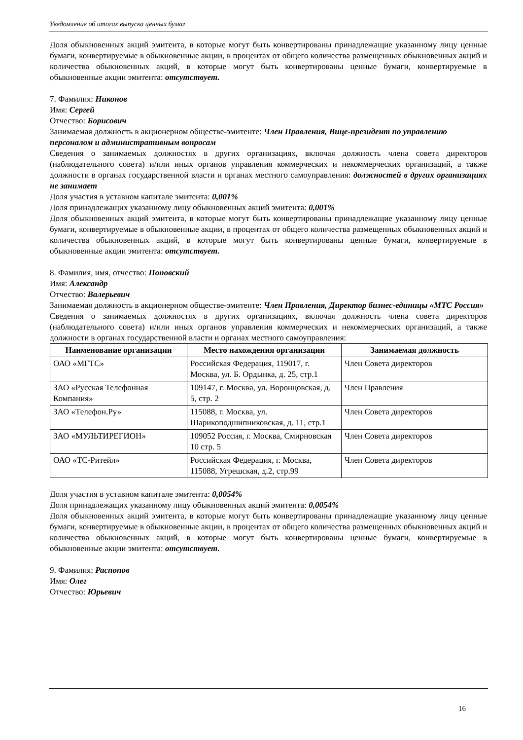Уведомление об итогах выпуска ценных бумаг
Доля обыкновенных акций эмитента, в которые могут быть конвертированы принадлежащие указанному лицу ценные бумаги, конвертируемые в обыкновенные акции, в процентах от общего количества размещенных обыкновенных акций и количества обыкновенных акций, в которые могут быть конвертированы ценные бумаги, конвертируемые в обыкновенные акции эмитента: отсутствует.
7. Фамилия: Никонов
Имя: Сергей
Отчество: Борисович
Занимаемая должность в акционерном обществе-эмитенте: Член Правления, Вице-президент по управлению персоналом и административным вопросам
Сведения о занимаемых должностях в других организациях, включая должность члена совета директоров (наблюдательного совета) и/или иных органов управления коммерческих и некоммерческих организаций, а также должности в органах государственной власти и органах местного самоуправления: должностей в других организациях не занимает
Доля участия в уставном капитале эмитента: 0,001%
Доля принадлежащих указанному лицу обыкновенных акций эмитента: 0,001%
Доля обыкновенных акций эмитента, в которые могут быть конвертированы принадлежащие указанному лицу ценные бумаги, конвертируемые в обыкновенные акции, в процентах от общего количества размещенных обыкновенных акций и количества обыкновенных акций, в которые могут быть конвертированы ценные бумаги, конвертируемые в обыкновенные акции эмитента: отсутствует.
8. Фамилия, имя, отчество: Поповский
Имя: Александр
Отчество: Валерьевич
Занимаемая должность в акционерном обществе-эмитенте: Член Правления, Директор бизнес-единицы «МТС Россия»
Сведения о занимаемых должностях в других организациях, включая должность члена совета директоров (наблюдательного совета) и/или иных органов управления коммерческих и некоммерческих организаций, а также должности в органах государственной власти и органах местного самоуправления:
| Наименование организации | Место нахождения организации | Занимаемая должность |
| --- | --- | --- |
| ОАО «МГТС» | Российская Федерация, 119017, г. Москва, ул. Б. Ордынка, д. 25, стр.1 | Член Совета директоров |
| ЗАО «Русская Телефонная Компания» | 109147, г. Москва, ул. Воронцовская, д. 5, стр. 2 | Член Правления |
| ЗАО «Телефон.Ру» | 115088, г. Москва, ул. Шарикоподшипниковская, д. 11, стр.1 | Член Совета директоров |
| ЗАО «МУЛЬТИРЕГИОН» | 109052 Россия, г. Москва, Смирновская 10 стр. 5 | Член Совета директоров |
| ОАО «ТС-Ритейл» | Российская Федерация, г. Москва, 115088, Угрешская, д.2, стр.99 | Член Совета директоров |
Доля участия в уставном капитале эмитента: 0,0054%
Доля принадлежащих указанному лицу обыкновенных акций эмитента: 0,0054%
Доля обыкновенных акций эмитента, в которые могут быть конвертированы принадлежащие указанному лицу ценные бумаги, конвертируемые в обыкновенные акции, в процентах от общего количества размещенных обыкновенных акций и количества обыкновенных акций, в которые могут быть конвертированы ценные бумаги, конвертируемые в обыкновенные акции эмитента: отсутствует.
9. Фамилия: Распопов
Имя: Олег
Отчество: Юрьевич
16